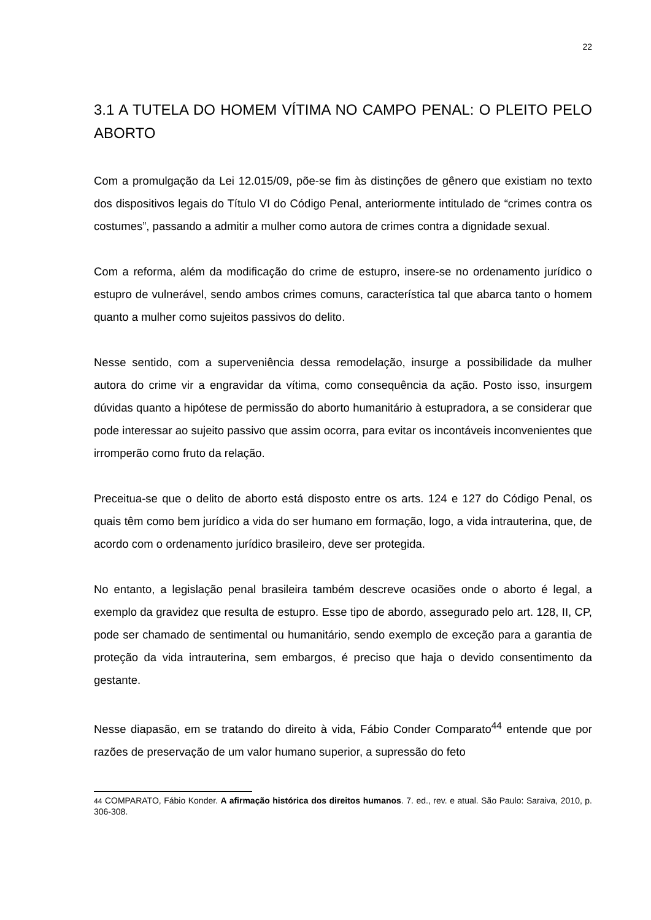22
3.1 A TUTELA DO HOMEM VÍTIMA NO CAMPO PENAL: O PLEITO PELO ABORTO
Com a promulgação da Lei 12.015/09, põe-se fim às distinções de gênero que existiam no texto dos dispositivos legais do Título VI do Código Penal, anteriormente intitulado de “crimes contra os costumes”, passando a admitir a mulher como autora de crimes contra a dignidade sexual.
Com a reforma, além da modificação do crime de estupro, insere-se no ordenamento jurídico o estupro de vulnerável, sendo ambos crimes comuns, característica tal que abarca tanto o homem quanto a mulher como sujeitos passivos do delito.
Nesse sentido, com a superveniência dessa remodelação, insurge a possibilidade da mulher autora do crime vir a engravidar da vítima, como consequência da ação. Posto isso, insurgem dúvidas quanto a hipótese de permissão do aborto humanitário à estupradora, a se considerar que pode interessar ao sujeito passivo que assim ocorra, para evitar os incontáveis inconvenientes que irromperão como fruto da relação.
Preceitua-se que o delito de aborto está disposto entre os arts. 124 e 127 do Código Penal, os quais têm como bem jurídico a vida do ser humano em formação, logo, a vida intrauterina, que, de acordo com o ordenamento jurídico brasileiro, deve ser protegida.
No entanto, a legislação penal brasileira também descreve ocasiões onde o aborto é legal, a exemplo da gravidez que resulta de estupro. Esse tipo de abordo, assegurado pelo art. 128, II, CP, pode ser chamado de sentimental ou humanitário, sendo exemplo de exceção para a garantia de proteção da vida intrauterina, sem embargos, é preciso que haja o devido consentimento da gestante.
Nesse diapasão, em se tratando do direito à vida, Fábio Conder Comparato<sup>44</sup> entende que por razões de preservação de um valor humano superior, a supressão do feto
44 COMPARATO, Fábio Konder. A afirmação histórica dos direitos humanos. 7. ed., rev. e atual. São Paulo: Saraiva, 2010, p. 306-308.